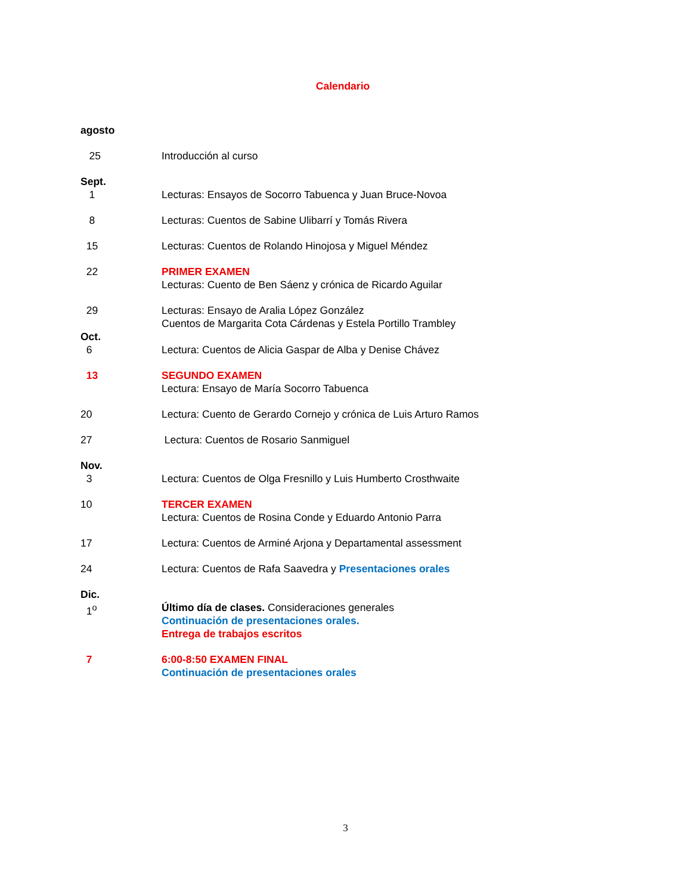Calendario
agosto
25 Introducción al curso
Sept.
1 Lecturas: Ensayos de Socorro Tabuenca y Juan Bruce-Novoa
8 Lecturas: Cuentos de Sabine Ulibarrí y Tomás Rivera
15 Lecturas: Cuentos de Rolando Hinojosa y Miguel Méndez
22 PRIMER EXAMEN
Lecturas: Cuento de Ben Sáenz y crónica de Ricardo Aguilar
29 Lecturas: Ensayo de Aralia López González
Cuentos de Margarita Cota Cárdenas y Estela Portillo Trambley
Oct.
6 Lectura: Cuentos de Alicia Gaspar de Alba y Denise Chávez
13 SEGUNDO EXAMEN
Lectura: Ensayo de María Socorro Tabuenca
20 Lectura: Cuento de Gerardo Cornejo y crónica de Luis Arturo Ramos
27 Lectura: Cuentos de Rosario Sanmiguel
Nov.
3 Lectura: Cuentos de Olga Fresnillo y Luis Humberto Crosthwaite
10 TERCER EXAMEN
Lectura: Cuentos de Rosina Conde y Eduardo Antonio Parra
17 Lectura: Cuentos de Arminé Arjona y Departamental assessment
24 Lectura: Cuentos de Rafa Saavedra y Presentaciones orales
Dic.
1<sup>o</sup> Último día de clases. Consideraciones generales
Continuación de presentaciones orales.
Entrega de trabajos escritos
7 6:00-8:50 EXAMEN FINAL
Continuación de presentaciones orales
3